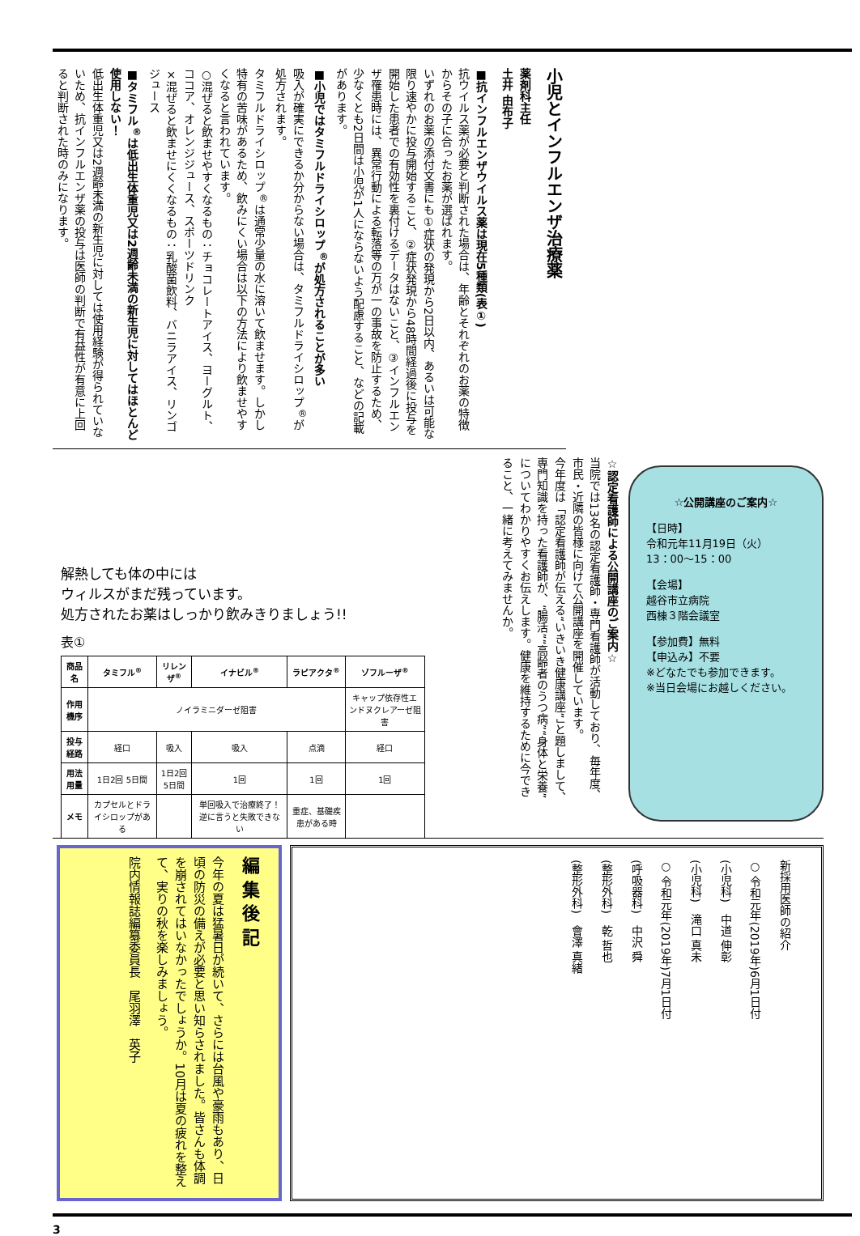小児とインフルエンザ治療薬
薬剤科主任
土井 由布子
■抗インフルエンザウイルス薬は現在5種類(表①)
抗ウイルス薬が必要と判断された場合は、年齢とそれぞれのお薬の特徴からその子に合ったお薬が選ばれます。
いずれのお薬の添付文書にも①症状の発現から2日以内、あるいは可能な限り速やかに投与開始すること、②症状発現から48時間経過後に投与を開始した患者での有効性を裏付けるデータはないこと、③インフルエンザ罹患時には、異常行動による転落等の万が一の事故を防止するため、少なくとも2日間は小児が1人にならないよう配慮すること、などの記載があります。
■小児ではタミフルドライシロップ<sup>®</sup>が処方されることが多い
吸入が確実にできるか分からない場合は、タミフルドライシロップ<sup>®</sup>が処方されます。
タミフルドライシロップ<sup>®</sup>は通常少量の水に溶いて飲ませます。しかし特有の苦味があるため、飲みにくい場合は以下の方法により飲ませやすくなると言われています。
○混ぜると飲ませやすくなるもの：チョコレートアイス、ヨーグルト、ココア、オレンジジュース、スポーツドリンク
×混ぜると飲ませにくくなるもの：乳酸菌飲料、バニラアイス、リンゴジュース
■タミフル<sup>®</sup>は低出生体重児又は2週齢未満の新生児に対してはほとんど使用しない！
低出生体重児又は2週齢未満の新生児に対しては使用経験が得られていないため、抗インフルエンザ薬の投与は医師の判断で有益性が有意に上回ると判断された時のみになります。
解熱しても体の中には
ウィルスがまだ残っています。
処方されたお薬はしっかり飲みきりましょう!!
表①
| 商品名 | タミフル<sup>®</sup> | リレンザ<sup>®</sup> | イナビル<sup>®</sup> | ラピアクタ<sup>®</sup> | ゾフルーザ<sup>®</sup> |
| --- | --- | --- | --- | --- | --- |
| 作用機序 | ノイラミニダーゼ阻害 | | | | キャップ依存性エンドヌクレアーゼ阻害 |
| 投与経路 | 経口 | 吸入 | 吸入 | 点滴 | 経口 |
| 用法用量 | 1日2回 5日間 | 1日2回 5日間 | 1回 | 1回 | 1回 |
| メモ | カプセルとドライシロップがある | | 単回吸入で治療終了！逆に言うと失敗できない | 重症、基礎疾患がある時 | |
☆認定看護師による公開講座のご案内☆
当院では13名の認定看護師・専門看護師が活動しており、毎年度、市民・近隣の皆様に向けて公開講座を開催しています。
今年度は「認定看護師が伝える“いきいき健康講座”」と題しまして、専門知識を持った看護師が、“腸活”“高齢者のうつ病”“身体と栄養”についてわかりやすくお伝えします。健康を維持するために今できること、一緒に考えてみませんか。
☆公開講座のご案内☆
【日時】
令和元年11月19日（火）
13：00～15：00
【会場】
越谷市立病院
西棟３階会議室
【参加費】無料
【申込み】不要
※どなたでも参加できます。
※当日会場にお越しください。
新採用医師の紹介
○ 令和元年(2019年)6月1日付
(小児科)　中道 伸彰
(小児科)　滝口 真未
○ 令和元年(2019年)7月1日付
(呼吸器科)　中沢 舜
(整形外科)　乾 哲也
(整形外科)　會澤 真緒
編 集 後 記
今年の夏は猛暑日が続いて、さらには台風や豪雨もあり、日頃の防災の備えが必要と思い知らされました。皆さんも体調を崩されてはいなかったでしょうか。10月は夏の疲れを整えて、実りの秋を楽しみましょう。
院内情報誌編纂委員長　尾羽澤　英子
3